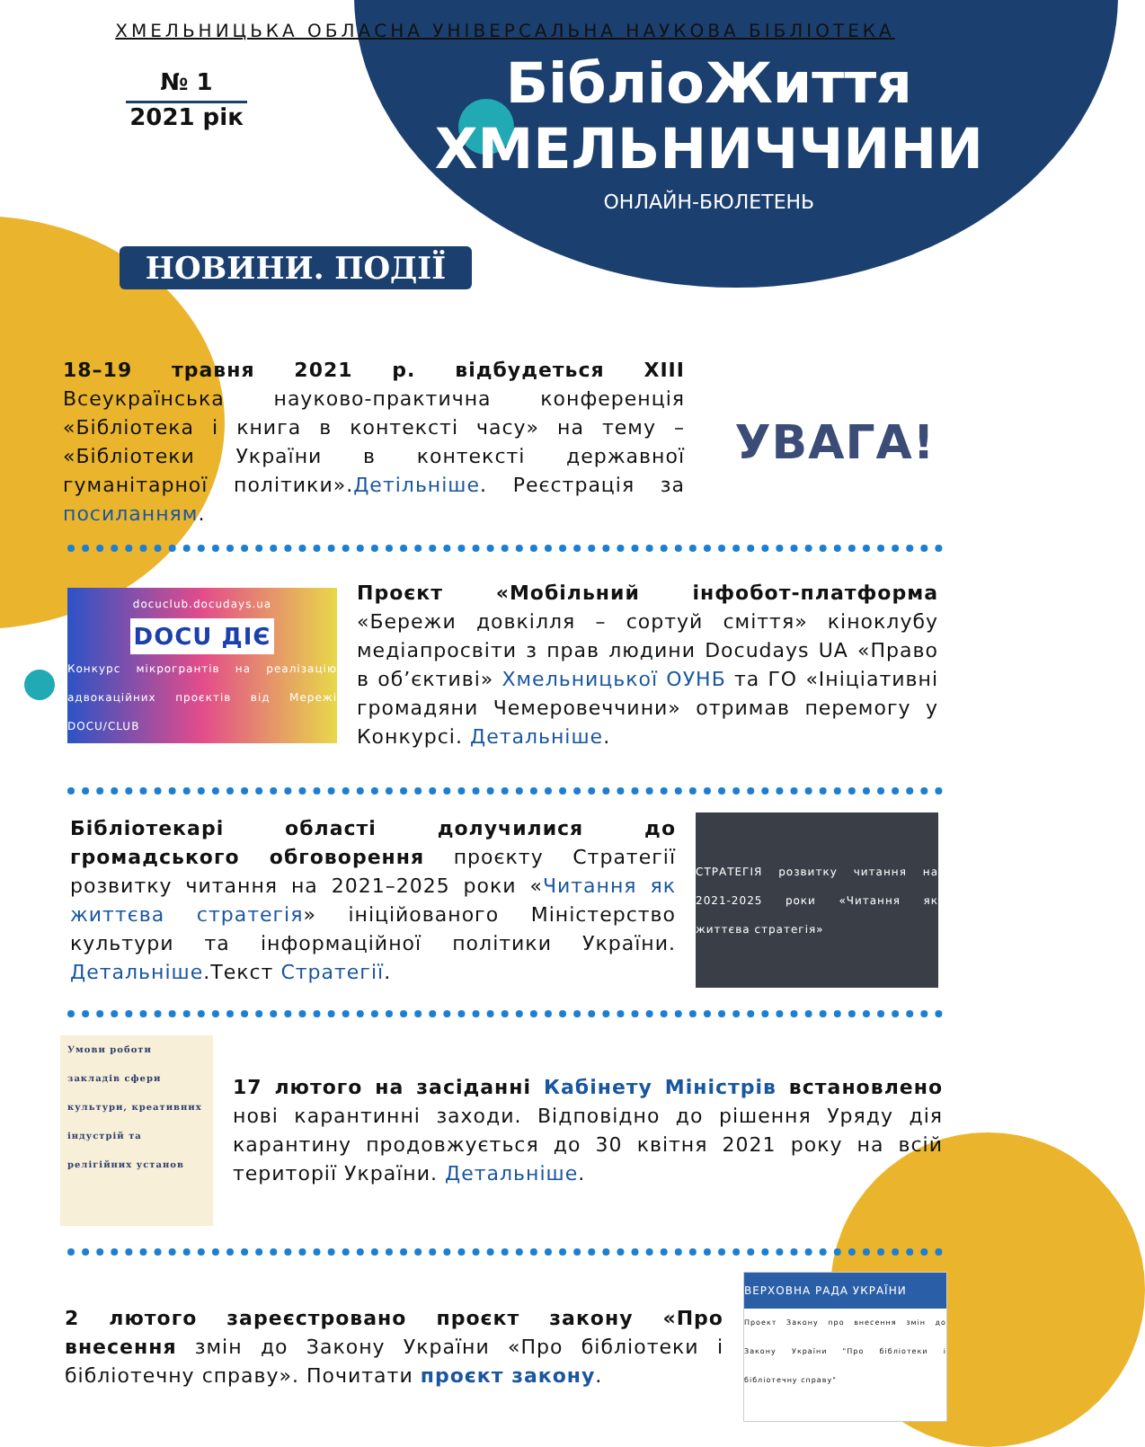ХМЕЛЬНИЦЬКА ОБЛАСНА УНІВЕРСАЛЬНА НАУКОВА БІБЛІОТЕКА
№ 1
2021 рік
БібліоЖиття
ХМЕЛЬНИЧЧИНИ
ОНЛАЙН-БЮЛЕТЕНЬ
НОВИНИ. ПОДІЇ
18–19 травня 2021 р. відбудеться XIII Всеукраїнська науково-практична конференція «Бібліотека і книга в контексті часу» на тему – «Бібліотеки України в контексті державної гуманітарної політики».Детільніше. Реєстрація за посиланням.
УВАГА!
docuclub.docudays.ua
DOCU ДІЄ
Конкурс мікрогрантів на реалізацію адвокаційних проєктів від Мережі DOCU/CLUB
Проєкт «Мобільний інфобот-платформа «Бережи довкілля – сортуй сміття» кіноклубу медіапросвіти з прав людини Docudays UA «Право в об’єктиві» Хмельницької ОУНБ та ГО «Ініціативні громадяни Чемеровеччини» отримав перемогу у Конкурсі. Детальніше.
Бібліотекарі області долучилися до громадського обговорення проєкту Стратегії розвитку читання на 2021–2025 роки «Читання як життєва стратегія» ініційованого Міністерство культури та інформаційної політики України. Детальніше.Текст Стратегії.
СТРАТЕГІЯ розвитку читання на 2021-2025 роки «Читання як життєва стратегія»
Умови роботи закладів сфери культури, креативних індустрій та релігійних установ
17 лютого на засіданні Кабінету Міністрів встановлено нові карантинні заходи. Відповідно до рішення Уряду дія карантину продовжується до 30 квітня 2021 року на всій території України. Детальніше.
2 лютого зареєстровано проєкт закону «Про внесення змін до Закону України «Про бібліотеки і бібліотечну справу». Почитати проєкт закону.
ВЕРХОВНА РАДА УКРАЇНИ
Проект Закону про внесення змін до Закону України "Про бібліотеки і бібліотечну справу"